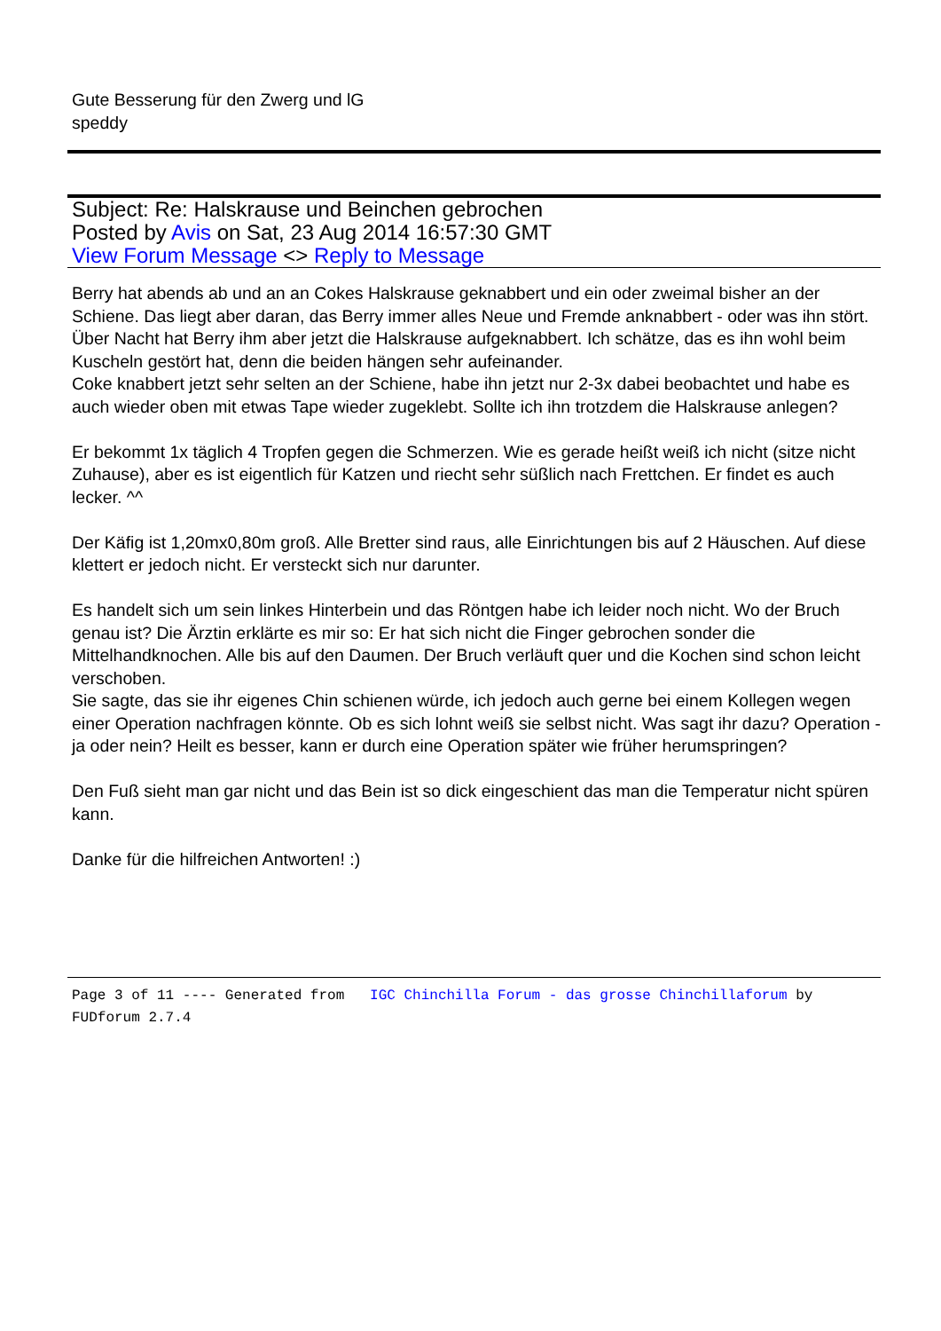Gute Besserung für den Zwerg und lG
speddy
Subject: Re: Halskrause und Beinchen gebrochen
Posted by Avis on Sat, 23 Aug 2014 16:57:30 GMT
View Forum Message <> Reply to Message
Berry hat abends ab und an an Cokes Halskrause geknabbert und ein oder zweimal bisher an der Schiene. Das liegt aber daran, das Berry immer alles Neue und Fremde anknabbert - oder was ihn stört.
Über Nacht hat Berry ihm aber jetzt die Halskrause aufgeknabbert. Ich schätze, das es ihn wohl beim Kuscheln gestört hat, denn die beiden hängen sehr aufeinander.
Coke knabbert jetzt sehr selten an der Schiene, habe ihn jetzt nur 2-3x dabei beobachtet und habe es auch wieder oben mit etwas Tape wieder zugeklebt. Sollte ich ihn trotzdem die Halskrause anlegen?
Er bekommt 1x täglich 4 Tropfen gegen die Schmerzen. Wie es gerade heißt weiß ich nicht (sitze nicht Zuhause), aber es ist eigentlich für Katzen und riecht sehr süßlich nach Frettchen. Er findet es auch lecker. ^^
Der Käfig ist 1,20mx0,80m groß. Alle Bretter sind raus, alle Einrichtungen bis auf 2 Häuschen. Auf diese klettert er jedoch nicht. Er versteckt sich nur darunter.
Es handelt sich um sein linkes Hinterbein und das Röntgen habe ich leider noch nicht. Wo der Bruch genau ist? Die Ärztin erklärte es mir so: Er hat sich nicht die Finger gebrochen sonder die Mittelhandknochen. Alle bis auf den Daumen. Der Bruch verläuft quer und die Kochen sind schon leicht verschoben.
Sie sagte, das sie ihr eigenes Chin schienen würde, ich jedoch auch gerne bei einem Kollegen wegen einer Operation nachfragen könnte. Ob es sich lohnt weiß sie selbst nicht. Was sagt ihr dazu? Operation - ja oder nein? Heilt es besser, kann er durch eine Operation später wie früher herumspringen?
Den Fuß sieht man gar nicht und das Bein ist so dick eingeschient das man die Temperatur nicht spüren kann.
Danke für die hilfreichen Antworten! :)
Page 3 of 11 ---- Generated from IGC Chinchilla Forum - das grosse Chinchillaforum by FUDforum 2.7.4